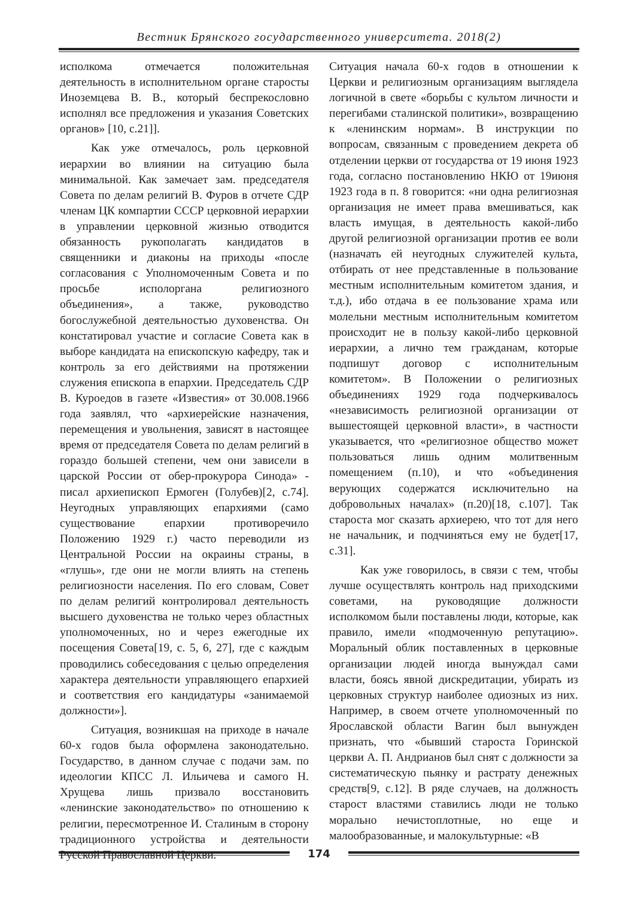Вестник Брянского государственного университета. 2018(2)
исполкома отмечается положительная деятельность в исполнительном органе старосты Иноземцева В. В., который беспрекословно исполнял все предложения и указания Советских органов» [10, с.21]].
Как уже отмечалось, роль церковной иерархии во влиянии на ситуацию была минимальной. Как замечает зам. председателя Совета по делам религий В. Фуров в отчете СДР членам ЦК компартии СССР церковной иерархии в управлении церковной жизнью отводится обязанность рукополагать кандидатов в священники и диаконы на приходы «после согласования с Уполномоченным Совета и по просьбе исполоргана религиозного объединения», а также, руководство богослужебной деятельностью духовенства. Он констатировал участие и согласие Совета как в выборе кандидата на епископскую кафедру, так и контроль за его действиями на протяжении служения епископа в епархии. Председатель СДР В. Куроедов в газете «Известия» от 30.008.1966 года заявлял, что «архиерейские назначения, перемещения и увольнения, зависят в настоящее время от председателя Совета по делам религий в гораздо большей степени, чем они зависели в царской России от обер-прокурора Синода» - писал архиепископ Ермоген (Голубев)[2, с.74]. Неугодных управляющих епархиями (само существование епархии противоречило Положению 1929 г.) часто переводили из Центральной России на окраины страны, в «глушь», где они не могли влиять на степень религиозности населения. По его словам, Совет по делам религий контролировал деятельность высшего духовенства не только через областных уполномоченных, но и через ежегодные их посещения Совета[19, с. 5, 6, 27], где с каждым проводились собеседования с целью определения характера деятельности управляющего епархией и соответствия его кандидатуры «занимаемой должности»].
Ситуация, возникшая на приходе в начале 60-х годов была оформлена законодательно. Государство, в данном случае с подачи зам. по идеологии КПСС Л. Ильичева и самого Н. Хрущева лишь призвало восстановить «ленинские законодательство» по отношению к религии, пересмотренное И. Сталиным в сторону традиционного устройства и деятельности Русской Православной Церкви.
Ситуация начала 60-х годов в отношении к Церкви и религиозным организациям выглядела логичной в свете «борьбы с культом личности и перегибами сталинской политики», возвращению к «ленинским нормам». В инструкции по вопросам, связанным с проведением декрета об отделении церкви от государства от 19 июня 1923 года, согласно постановлению НКЮ от 19июня 1923 года в п. 8 говорится: «ни одна религиозная организация не имеет права вмешиваться, как власть имущая, в деятельность какой-либо другой религиозной организации против ее воли (назначать ей неугодных служителей культа, отбирать от нее представленные в пользование местным исполнительным комитетом здания, и т.д.), ибо отдача в ее пользование храма или молельни местным исполнительным комитетом происходит не в пользу какой-либо церковной иерархии, а лично тем гражданам, которые подпишут договор с исполнительным комитетом». В Положении о религиозных объединениях 1929 года подчеркивалось «независимость религиозной организации от вышестоящей церковной власти», в частности указывается, что «религиозное общество может пользоваться лишь одним молитвенным помещением (п.10), и что «объединения верующих содержатся исключительно на добровольных началах» (п.20)[18, с.107]. Так староста мог сказать архиерею, что тот для него не начальник, и подчиняться ему не будет[17, с.31].
Как уже говорилось, в связи с тем, чтобы лучше осуществлять контроль над приходскими советами, на руководящие должности исполкомом были поставлены люди, которые, как правило, имели «подмоченную репутацию». Моральный облик поставленных в церковные организации людей иногда вынуждал сами власти, боясь явной дискредитации, убирать из церковных структур наиболее одиозных из них. Например, в своем отчете уполномоченный по Ярославской области Вагин был вынужден признать, что «бывший староста Горинской церкви А. П. Андрианов был снят с должности за систематическую пьянку и растрату денежных средств[9, с.12]. В ряде случаев, на должность старост властями ставились люди не только морально нечистоплотные, но еще и малообразованные, и малокультурные: «В
174